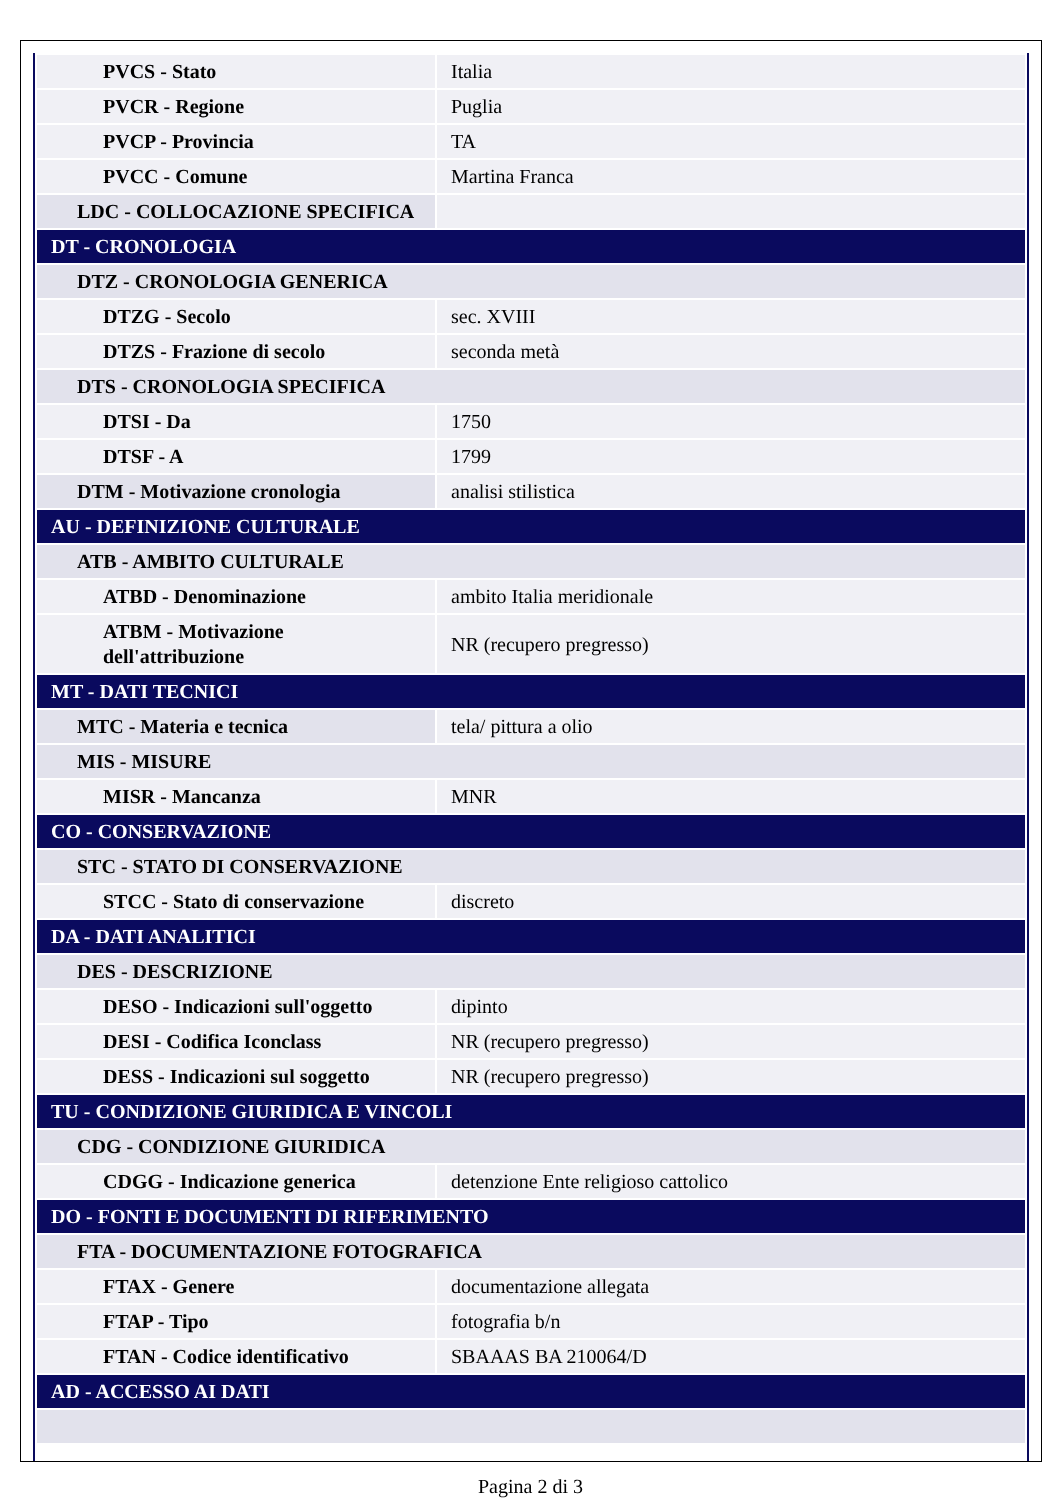| PVCS - Stato | Italia |
| PVCR - Regione | Puglia |
| PVCP - Provincia | TA |
| PVCC - Comune | Martina Franca |
| LDC - COLLOCAZIONE SPECIFICA | |
| DT - CRONOLOGIA | |
| DTZ - CRONOLOGIA GENERICA | |
| DTZG - Secolo | sec. XVIII |
| DTZS - Frazione di secolo | seconda metà |
| DTS - CRONOLOGIA SPECIFICA | |
| DTSI - Da | 1750 |
| DTSF - A | 1799 |
| DTM - Motivazione cronologia | analisi stilistica |
| AU - DEFINIZIONE CULTURALE | |
| ATB - AMBITO CULTURALE | |
| ATBD - Denominazione | ambito Italia meridionale |
| ATBM - Motivazione dell'attribuzione | NR (recupero pregresso) |
| MT - DATI TECNICI | |
| MTC - Materia e tecnica | tela/ pittura a olio |
| MIS - MISURE | |
| MISR - Mancanza | MNR |
| CO - CONSERVAZIONE | |
| STC - STATO DI CONSERVAZIONE | |
| STCC - Stato di conservazione | discreto |
| DA - DATI ANALITICI | |
| DES - DESCRIZIONE | |
| DESO - Indicazioni sull'oggetto | dipinto |
| DESI - Codifica Iconclass | NR (recupero pregresso) |
| DESS - Indicazioni sul soggetto | NR (recupero pregresso) |
| TU - CONDIZIONE GIURIDICA E VINCOLI | |
| CDG - CONDIZIONE GIURIDICA | |
| CDGG - Indicazione generica | detenzione Ente religioso cattolico |
| DO - FONTI E DOCUMENTI DI RIFERIMENTO | |
| FTA - DOCUMENTAZIONE FOTOGRAFICA | |
| FTAX - Genere | documentazione allegata |
| FTAP - Tipo | fotografia b/n |
| FTAN - Codice identificativo | SBAAAS BA 210064/D |
| AD - ACCESSO AI DATI | |
Pagina 2 di 3